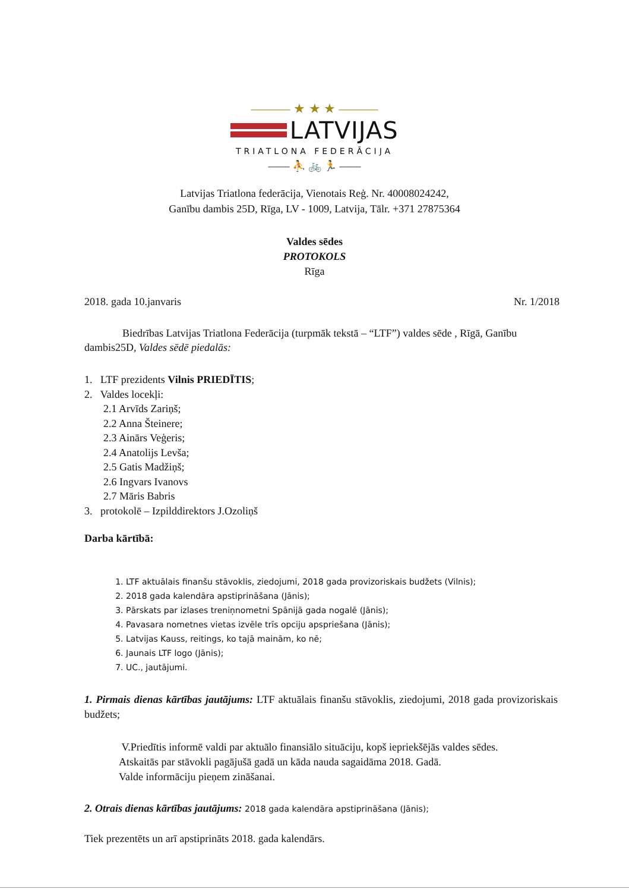——— ★ ★ ★ ———
LATVIJAS
TRIATLONA FEDERĀCIJA
—— ⛹ 🚲 🏃 ——
Latvijas Triatlona federācija, Vienotais Reģ. Nr. 40008024242,
Ganību dambis 25D, Rīga, LV - 1009, Latvija, Tālr. +371 27875364
Valdes sēdes
PROTOKOLS
Rīga
2018. gada 10.janvaris Nr. 1/2018
Biedrības Latvijas Triatlona Federācija (turpmāk tekstā – “LTF”) valdes sēde , Rīgā, Ganību dambis25D, Valdes sēdē piedalās:
1. LTF prezidents Vilnis PRIEDĪTIS;
2. Valdes locekļi:
2.1 Arvīds Zariņš;
2.2 Anna Šteinere;
2.3 Ainārs Veģeris;
2.4 Anatolijs Levša;
2.5 Gatis Madžiņš;
2.6 Ingvars Ivanovs
2.7 Māris Babris
3. protokolē – Izpilddirektors J.Ozoliņš
Darba kārtībā:
1. LTF aktuālais finanšu stāvoklis, ziedojumi, 2018 gada provizoriskais budžets (Vilnis);
2. 2018 gada kalendāra apstiprināšana (Jānis);
3. Pārskats par izlases treniņnometni Spānijā gada nogalē (Jānis);
4. Pavasara nometnes vietas izvēle trīs opciju apspriešana (Jānis);
5. Latvijas Kauss, reitings, ko tajā mainām, ko nē;
6. Jaunais LTF logo (Jānis);
7. UC., jautājumi.
1. Pirmais dienas kārtības jautājums: LTF aktuālais finanšu stāvoklis, ziedojumi, 2018 gada provizoriskais budžets;
V.Priedītis informē valdi par aktuālo finansiālo situāciju, kopš iepriekšējās valdes sēdes.
Atskaitās par stāvokli pagājušā gadā un kāda nauda sagaidāma 2018. Gadā.
Valde informāciju pieņem zināšanai.
2. Otrais dienas kārtības jautājums: 2018 gada kalendāra apstiprināšana (Jānis);
Tiek prezentēts un arī apstiprināts 2018. gada kalendārs.